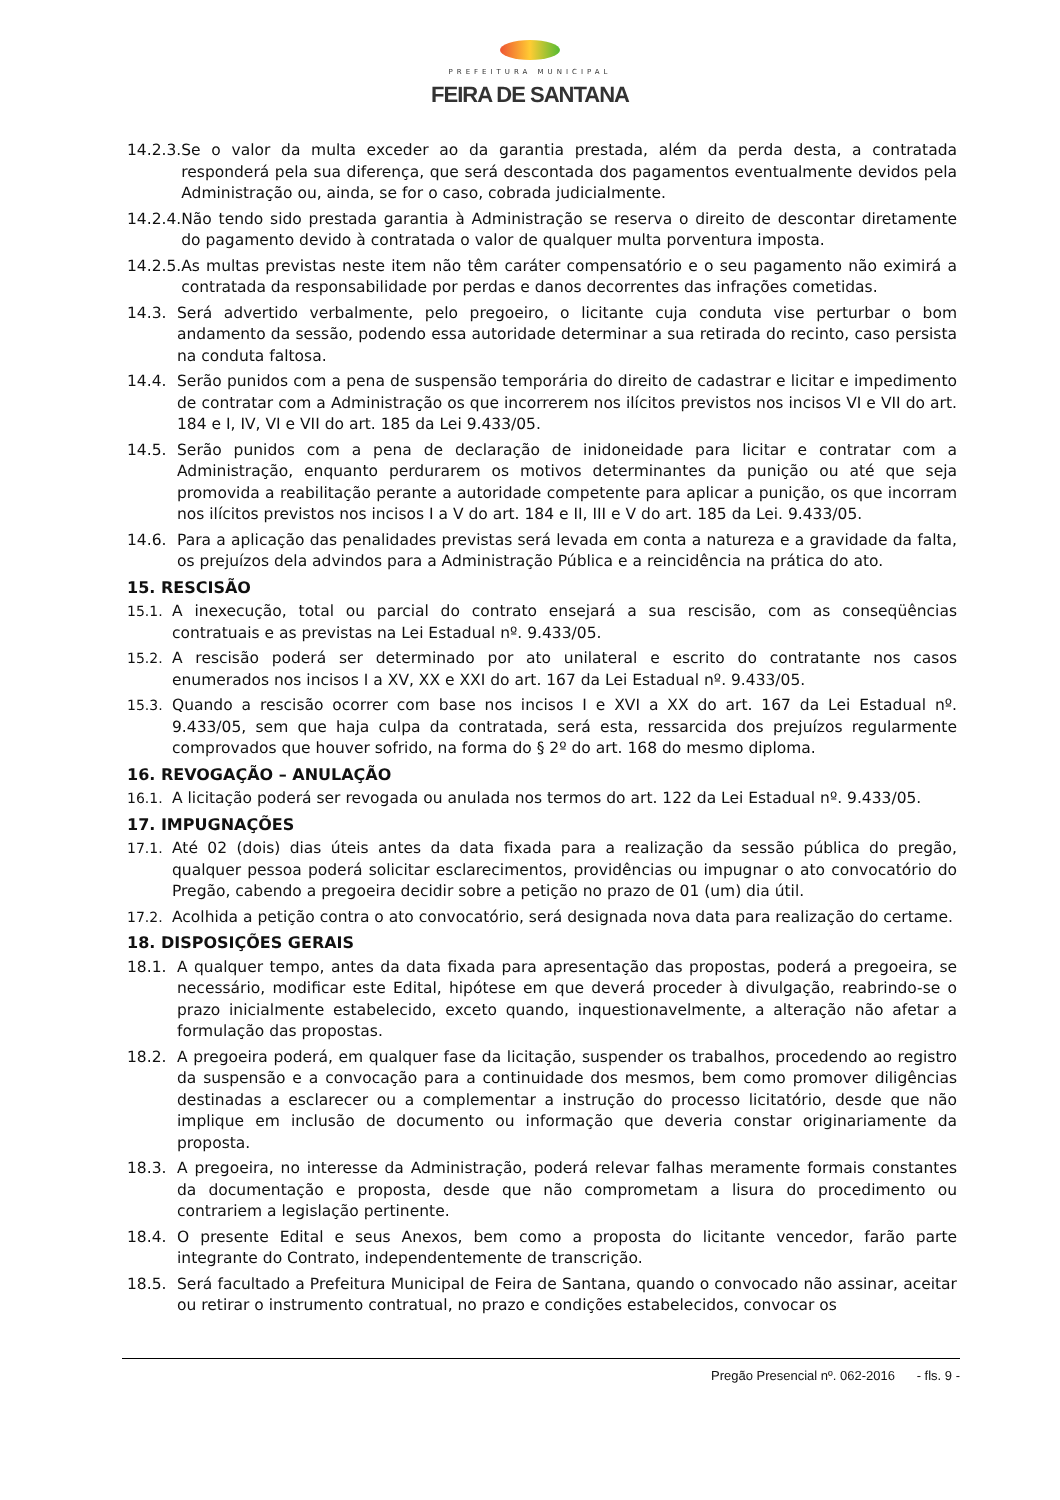PREFEITURA MUNICIPAL
FEIRA DE SANTANA
14.2.3. Se o valor da multa exceder ao da garantia prestada, além da perda desta, a contratada responderá pela sua diferença, que será descontada dos pagamentos eventualmente devidos pela Administração ou, ainda, se for o caso, cobrada judicialmente.
14.2.4. Não tendo sido prestada garantia à Administração se reserva o direito de descontar diretamente do pagamento devido à contratada o valor de qualquer multa porventura imposta.
14.2.5. As multas previstas neste item não têm caráter compensatório e o seu pagamento não eximirá a contratada da responsabilidade por perdas e danos decorrentes das infrações cometidas.
14.3. Será advertido verbalmente, pelo pregoeiro, o licitante cuja conduta vise perturbar o bom andamento da sessão, podendo essa autoridade determinar a sua retirada do recinto, caso persista na conduta faltosa.
14.4. Serão punidos com a pena de suspensão temporária do direito de cadastrar e licitar e impedimento de contratar com a Administração os que incorrerem nos ilícitos previstos nos incisos VI e VII do art. 184 e I, IV, VI e VII do art. 185 da Lei 9.433/05.
14.5. Serão punidos com a pena de declaração de inidoneidade para licitar e contratar com a Administração, enquanto perdurarem os motivos determinantes da punição ou até que seja promovida a reabilitação perante a autoridade competente para aplicar a punição, os que incorram nos ilícitos previstos nos incisos I a V do art. 184 e II, III e V do art. 185 da Lei. 9.433/05.
14.6. Para a aplicação das penalidades previstas será levada em conta a natureza e a gravidade da falta, os prejuízos dela advindos para a Administração Pública e a reincidência na prática do ato.
15. RESCISÃO
15.1. A inexecução, total ou parcial do contrato ensejará a sua rescisão, com as conseqüências contratuais e as previstas na Lei Estadual nº. 9.433/05.
15.2. A rescisão poderá ser determinado por ato unilateral e escrito do contratante nos casos enumerados nos incisos I a XV, XX e XXI do art. 167 da Lei Estadual nº. 9.433/05.
15.3. Quando a rescisão ocorrer com base nos incisos I e XVI a XX do art. 167 da Lei Estadual nº. 9.433/05, sem que haja culpa da contratada, será esta, ressarcida dos prejuízos regularmente comprovados que houver sofrido, na forma do § 2º do art. 168 do mesmo diploma.
16. REVOGAÇÃO – ANULAÇÃO
16.1. A licitação poderá ser revogada ou anulada nos termos do art. 122 da Lei Estadual nº. 9.433/05.
17. IMPUGNAÇÕES
17.1. Até 02 (dois) dias úteis antes da data fixada para a realização da sessão pública do pregão, qualquer pessoa poderá solicitar esclarecimentos, providências ou impugnar o ato convocatório do Pregão, cabendo a pregoeira decidir sobre a petição no prazo de 01 (um) dia útil.
17.2. Acolhida a petição contra o ato convocatório, será designada nova data para realização do certame.
18. DISPOSIÇÕES GERAIS
18.1. A qualquer tempo, antes da data fixada para apresentação das propostas, poderá a pregoeira, se necessário, modificar este Edital, hipótese em que deverá proceder à divulgação, reabrindo-se o prazo inicialmente estabelecido, exceto quando, inquestionavelmente, a alteração não afetar a formulação das propostas.
18.2. A pregoeira poderá, em qualquer fase da licitação, suspender os trabalhos, procedendo ao registro da suspensão e a convocação para a continuidade dos mesmos, bem como promover diligências destinadas a esclarecer ou a complementar a instrução do processo licitatório, desde que não implique em inclusão de documento ou informação que deveria constar originariamente da proposta.
18.3. A pregoeira, no interesse da Administração, poderá relevar falhas meramente formais constantes da documentação e proposta, desde que não comprometam a lisura do procedimento ou contrariem a legislação pertinente.
18.4. O presente Edital e seus Anexos, bem como a proposta do licitante vencedor, farão parte integrante do Contrato, independentemente de transcrição.
18.5. Será facultado a Prefeitura Municipal de Feira de Santana, quando o convocado não assinar, aceitar ou retirar o instrumento contratual, no prazo e condições estabelecidos, convocar os
Pregão Presencial nº. 062-2016 - fls. 9 -